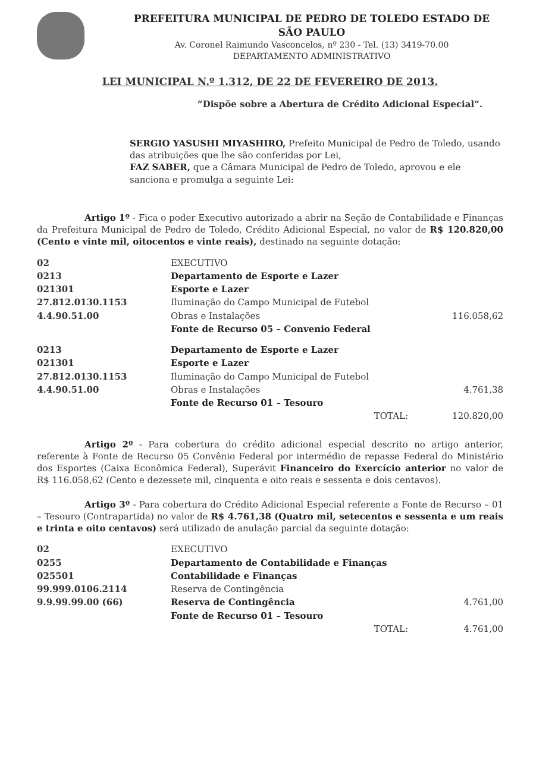PREFEITURA MUNICIPAL DE PEDRO DE TOLEDO ESTADO DE SÃO PAULO
Av. Coronel Raimundo Vasconcelos, nº 230 - Tel. (13) 3419-70.00
DEPARTAMENTO ADMINISTRATIVO
LEI MUNICIPAL N.º 1.312, DE 22 DE FEVEREIRO DE 2013.
“Dispõe sobre a Abertura de Crédito Adicional Especial”.
SERGIO YASUSHI MIYASHIRO, Prefeito Municipal de Pedro de Toledo, usando das atribuições que lhe são conferidas por Lei,
FAZ SABER, que a Câmara Municipal de Pedro de Toledo, aprovou e ele sanciona e promulga a seguinte Lei:
Artigo 1º - Fica o poder Executivo autorizado a abrir na Seção de Contabilidade e Finanças da Prefeitura Municipal de Pedro de Toledo, Crédito Adicional Especial, no valor de R$ 120.820,00 (Cento e vinte mil, oitocentos e vinte reais), destinado na seguinte dotação:
| 02 | EXECUTIVO | |
| 0213 | Departamento de Esporte e Lazer | |
| 021301 | Esporte e Lazer | |
| 27.812.0130.1153 | Iluminação do Campo Municipal de Futebol | |
| 4.4.90.51.00 | Obras e Instalações | 116.058,62 |
| | Fonte de Recurso 05 – Convenio Federal | |
| 0213 | Departamento de Esporte e Lazer | |
| 021301 | Esporte e Lazer | |
| 27.812.0130.1153 | Iluminação do Campo Municipal de Futebol | |
| 4.4.90.51.00 | Obras e Instalações | 4.761,38 |
| | Fonte de Recurso 01 – Tesouro | |
| | TOTAL: | 120.820,00 |
Artigo 2º - Para cobertura do crédito adicional especial descrito no artigo anterior, referente à Fonte de Recurso 05 Convênio Federal por intermédio de repasse Federal do Ministério dos Esportes (Caixa Econômica Federal), Superávit Financeiro do Exercício anterior no valor de R$ 116.058,62 (Cento e dezessete mil, cinquenta e oito reais e sessenta e dois centavos).
Artigo 3º - Para cobertura do Crédito Adicional Especial referente a Fonte de Recurso – 01 – Tesouro (Contrapartida) no valor de R$ 4.761,38 (Quatro mil, setecentos e sessenta e um reais e trinta e oito centavos) será utilizado de anulação parcial da seguinte dotação:
| 02 | EXECUTIVO | |
| 0255 | Departamento de Contabilidade e Finanças | |
| 025501 | Contabilidade e Finanças | |
| 99.999.0106.2114 | Reserva de Contingência | |
| 9.9.99.99.00 (66) | Reserva de Contingência | 4.761,00 |
| | Fonte de Recurso 01 – Tesouro | |
| | TOTAL: | 4.761,00 |